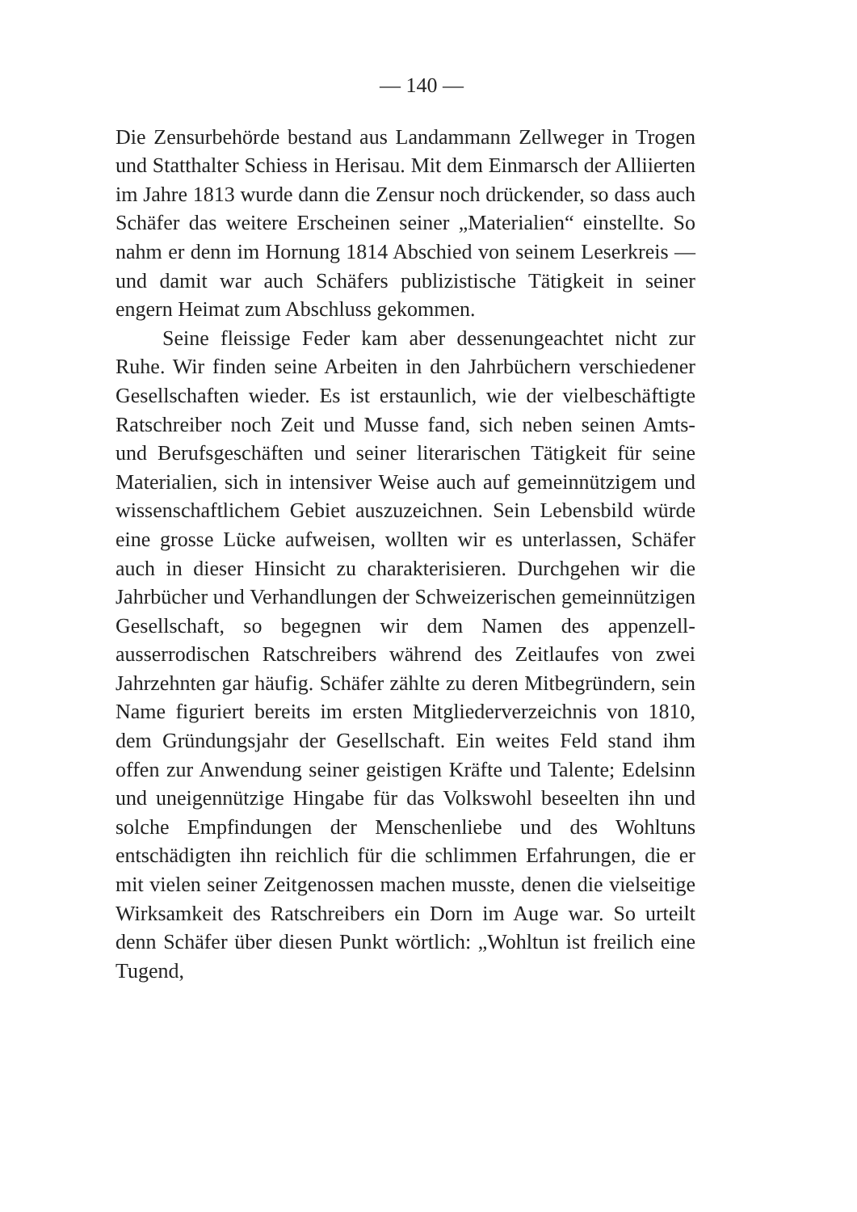— 140 —
Die Zensurbehörde bestand aus Landammann Zellweger in Trogen und Statthalter Schiess in Herisau. Mit dem Einmarsch der Alliierten im Jahre 1813 wurde dann die Zensur noch drückender, so dass auch Schäfer das weitere Erscheinen seiner „Materialien“ einstellte. So nahm er denn im Hornung 1814 Abschied von seinem Leserkreis — und damit war auch Schäfers publizistische Tätigkeit in seiner engern Heimat zum Abschluss gekommen.
Seine fleissige Feder kam aber dessenungeachtet nicht zur Ruhe. Wir finden seine Arbeiten in den Jahrbüchern verschiedener Gesellschaften wieder. Es ist erstaunlich, wie der vielbeschäftigte Ratschreiber noch Zeit und Musse fand, sich neben seinen Amts- und Berufsgeschäften und seiner literarischen Tätigkeit für seine Materialien, sich in intensiver Weise auch auf gemeinnützigem und wissenschaftlichem Gebiet auszuzeichnen. Sein Lebensbild würde eine grosse Lücke aufweisen, wollten wir es unterlassen, Schäfer auch in dieser Hinsicht zu charakterisieren. Durchgehen wir die Jahrbücher und Verhandlungen der Schweizerischen gemeinnützigen Gesellschaft, so begegnen wir dem Namen des appenzell-ausserrodischen Ratschreibers während des Zeitlaufes von zwei Jahrzehnten gar häufig. Schäfer zählte zu deren Mitbegründern, sein Name figuriert bereits im ersten Mitgliederverzeichnis von 1810, dem Gründungsjahr der Gesellschaft. Ein weites Feld stand ihm offen zur Anwendung seiner geistigen Kräfte und Talente; Edelsinn und uneigennützige Hingabe für das Volkswohl beseelten ihn und solche Empfindungen der Menschenliebe und des Wohltuns entschädigten ihn reichlich für die schlimmen Erfahrungen, die er mit vielen seiner Zeitgenossen machen musste, denen die vielseitige Wirksamkeit des Ratschreibers ein Dorn im Auge war. So urteilt denn Schäfer über diesen Punkt wörtlich: „Wohltun ist freilich eine Tugend,